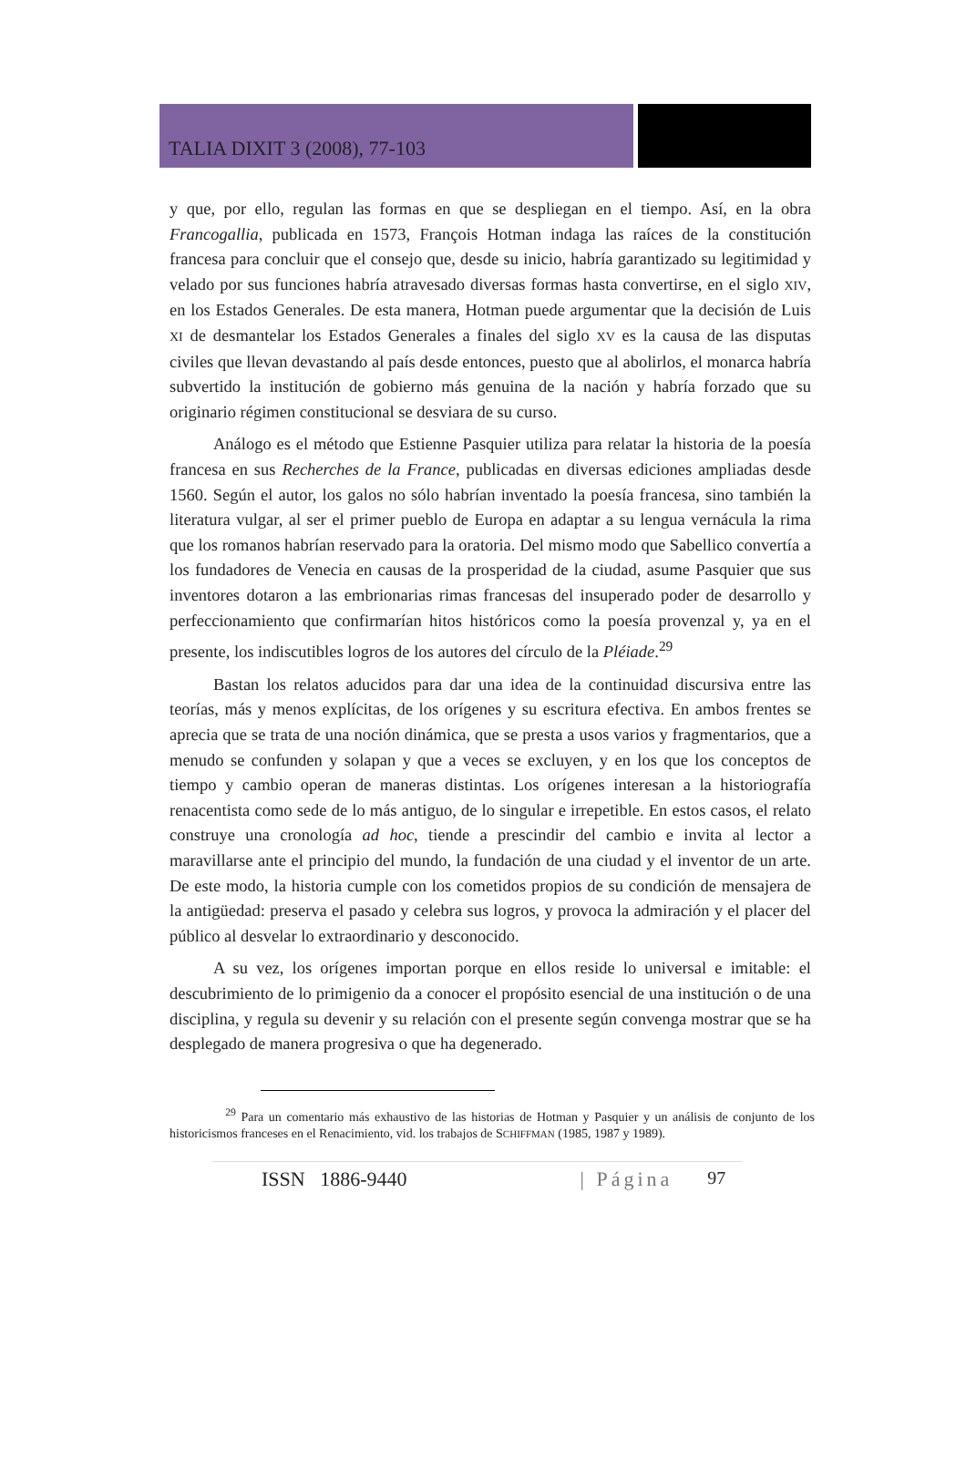TALIA DIXIT 3 (2008), 77-103
y que, por ello, regulan las formas en que se despliegan en el tiempo. Así, en la obra Francogallia, publicada en 1573, François Hotman indaga las raíces de la constitución francesa para concluir que el consejo que, desde su inicio, habría garantizado su legitimidad y velado por sus funciones habría atravesado diversas formas hasta convertirse, en el siglo XIV, en los Estados Generales. De esta manera, Hotman puede argumentar que la decisión de Luis XI de desmantelar los Estados Generales a finales del siglo XV es la causa de las disputas civiles que llevan devastando al país desde entonces, puesto que al abolirlos, el monarca habría subvertido la institución de gobierno más genuina de la nación y habría forzado que su originario régimen constitucional se desviara de su curso.
Análogo es el método que Estienne Pasquier utiliza para relatar la historia de la poesía francesa en sus Recherches de la France, publicadas en diversas ediciones ampliadas desde 1560. Según el autor, los galos no sólo habrían inventado la poesía francesa, sino también la literatura vulgar, al ser el primer pueblo de Europa en adaptar a su lengua vernácula la rima que los romanos habrían reservado para la oratoria. Del mismo modo que Sabellico convertía a los fundadores de Venecia en causas de la prosperidad de la ciudad, asume Pasquier que sus inventores dotaron a las embrionarias rimas francesas del insuperado poder de desarrollo y perfeccionamiento que confirmarían hitos históricos como la poesía provenzal y, ya en el presente, los indiscutibles logros de los autores del círculo de la Pléiade.<sup>29</sup>
Bastan los relatos aducidos para dar una idea de la continuidad discursiva entre las teorías, más y menos explícitas, de los orígenes y su escritura efectiva. En ambos frentes se aprecia que se trata de una noción dinámica, que se presta a usos varios y fragmentarios, que a menudo se confunden y solapan y que a veces se excluyen, y en los que los conceptos de tiempo y cambio operan de maneras distintas. Los orígenes interesan a la historiografía renacentista como sede de lo más antiguo, de lo singular e irrepetible. En estos casos, el relato construye una cronología ad hoc, tiende a prescindir del cambio e invita al lector a maravillarse ante el principio del mundo, la fundación de una ciudad y el inventor de un arte. De este modo, la historia cumple con los cometidos propios de su condición de mensajera de la antigüedad: preserva el pasado y celebra sus logros, y provoca la admiración y el placer del público al desvelar lo extraordinario y desconocido.
A su vez, los orígenes importan porque en ellos reside lo universal e imitable: el descubrimiento de lo primigenio da a conocer el propósito esencial de una institución o de una disciplina, y regula su devenir y su relación con el presente según convenga mostrar que se ha desplegado de manera progresiva o que ha degenerado.
<sup>29</sup> Para un comentario más exhaustivo de las historias de Hotman y Pasquier y un análisis de conjunto de los historicismos franceses en el Renacimiento, vid. los trabajos de SCHIFFMAN (1985, 1987 y 1989).
ISSN 1886-9440 | Página 97